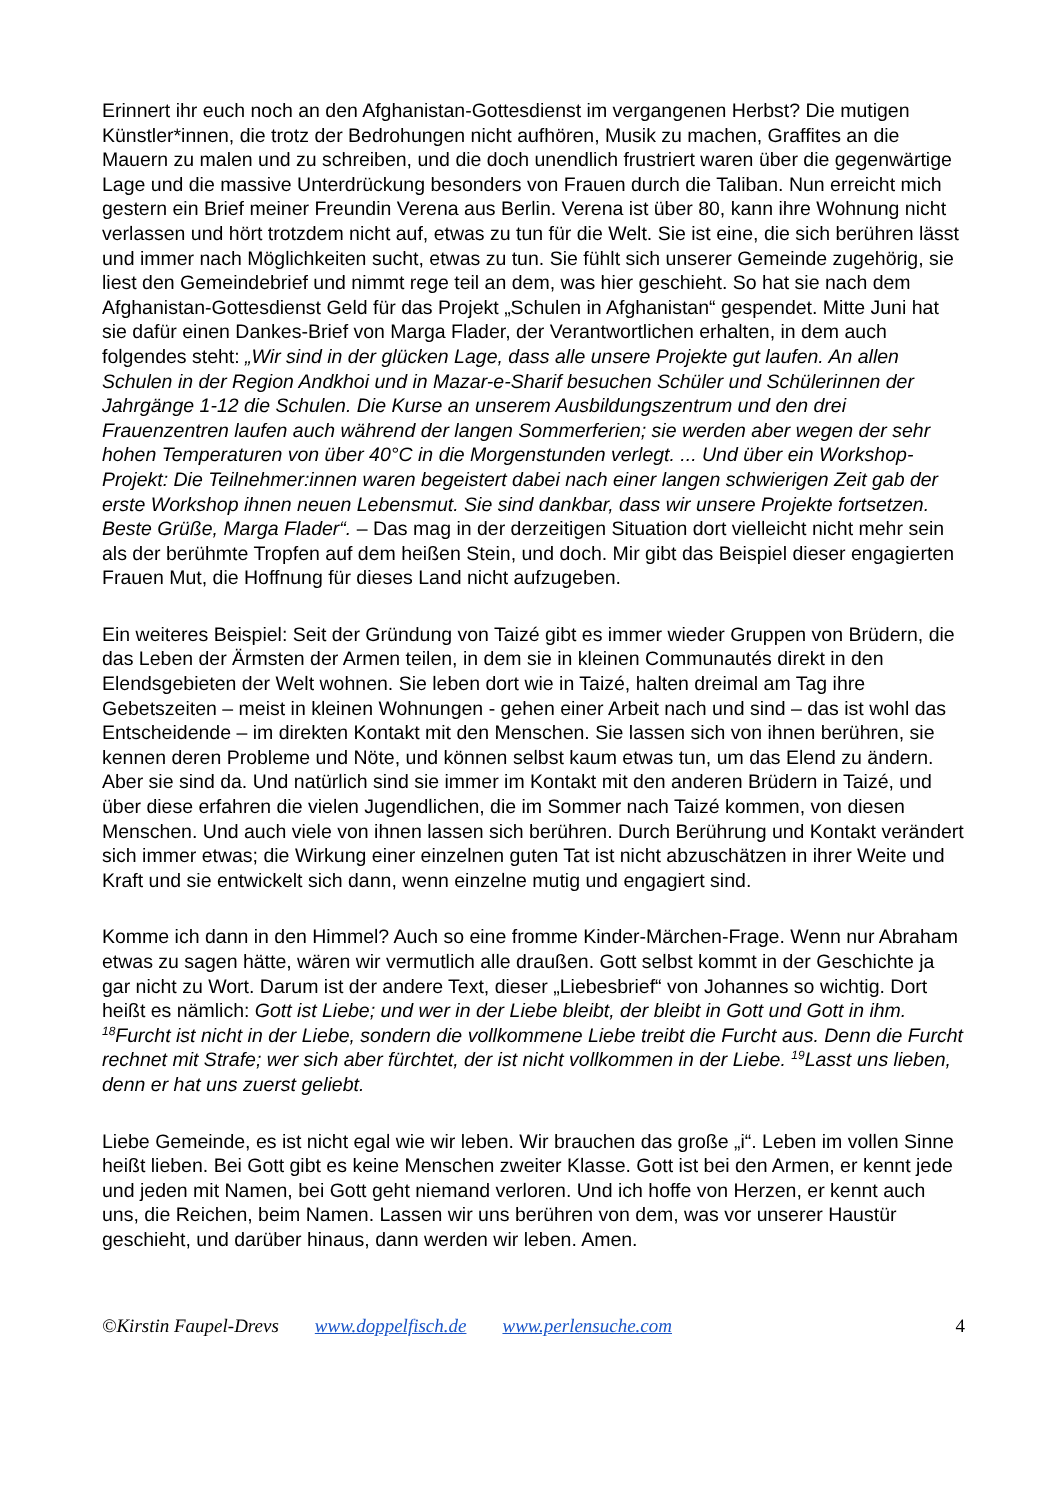Erinnert ihr euch noch an den Afghanistan-Gottesdienst im vergangenen Herbst? Die mutigen Künstler*innen, die trotz der Bedrohungen nicht aufhören, Musik zu machen, Graffites an die Mauern zu malen und zu schreiben, und die doch unendlich frustriert waren über die gegenwärtige Lage und die massive Unterdrückung besonders von Frauen durch die Taliban. Nun erreicht mich gestern ein Brief meiner Freundin Verena aus Berlin. Verena ist über 80, kann ihre Wohnung nicht verlassen und hört trotzdem nicht auf, etwas zu tun für die Welt. Sie ist eine, die sich berühren lässt und immer nach Möglichkeiten sucht, etwas zu tun. Sie fühlt sich unserer Gemeinde zugehörig, sie liest den Gemeindebrief und nimmt rege teil an dem, was hier geschieht. So hat sie nach dem Afghanistan-Gottesdienst Geld für das Projekt „Schulen in Afghanistan“ gespendet. Mitte Juni hat sie dafür einen Dankes-Brief von Marga Flader, der Verantwortlichen erhalten, in dem auch folgendes steht: „Wir sind in der glücken Lage, dass alle unsere Projekte gut laufen. An allen Schulen in der Region Andkhoi und in Mazar-e-Sharif besuchen Schüler und Schülerinnen der Jahrgänge 1-12 die Schulen. Die Kurse an unserem Ausbildungszentrum und den drei Frauenzentren laufen auch während der langen Sommerferien; sie werden aber wegen der sehr hohen Temperaturen von über 40°C in die Morgenstunden verlegt. ... Und über ein Workshop-Projekt: Die Teilnehmer:innen waren begeistert dabei nach einer langen schwierigen Zeit gab der erste Workshop ihnen neuen Lebensmut. Sie sind dankbar, dass wir unsere Projekte fortsetzen. Beste Grüße, Marga Flader“. – Das mag in der derzeitigen Situation dort vielleicht nicht mehr sein als der berühmte Tropfen auf dem heißen Stein, und doch. Mir gibt das Beispiel dieser engagierten Frauen Mut, die Hoffnung für dieses Land nicht aufzugeben.
Ein weiteres Beispiel: Seit der Gründung von Taizé gibt es immer wieder Gruppen von Brüdern, die das Leben der Ärmsten der Armen teilen, in dem sie in kleinen Communautés direkt in den Elendsgebieten der Welt wohnen. Sie leben dort wie in Taizé, halten dreimal am Tag ihre Gebetszeiten – meist in kleinen Wohnungen - gehen einer Arbeit nach und sind – das ist wohl das Entscheidende – im direkten Kontakt mit den Menschen. Sie lassen sich von ihnen berühren, sie kennen deren Probleme und Nöte, und können selbst kaum etwas tun, um das Elend zu ändern. Aber sie sind da. Und natürlich sind sie immer im Kontakt mit den anderen Brüdern in Taizé, und über diese erfahren die vielen Jugendlichen, die im Sommer nach Taizé kommen, von diesen Menschen. Und auch viele von ihnen lassen sich berühren. Durch Berührung und Kontakt verändert sich immer etwas; die Wirkung einer einzelnen guten Tat ist nicht abzuschätzen in ihrer Weite und Kraft und sie entwickelt sich dann, wenn einzelne mutig und engagiert sind.
Komme ich dann in den Himmel? Auch so eine fromme Kinder-Märchen-Frage. Wenn nur Abraham etwas zu sagen hätte, wären wir vermutlich alle draußen. Gott selbst kommt in der Geschichte ja gar nicht zu Wort. Darum ist der andere Text, dieser „Liebesbrief“ von Johannes so wichtig. Dort heißt es nämlich: Gott ist Liebe; und wer in der Liebe bleibt, der bleibt in Gott und Gott in ihm. <sup>18</sup>Furcht ist nicht in der Liebe, sondern die vollkommene Liebe treibt die Furcht aus. Denn die Furcht rechnet mit Strafe; wer sich aber fürchtet, der ist nicht vollkommen in der Liebe. <sup>19</sup>Lasst uns lieben, denn er hat uns zuerst geliebt.
Liebe Gemeinde, es ist nicht egal wie wir leben. Wir brauchen das große „i“. Leben im vollen Sinne heißt lieben. Bei Gott gibt es keine Menschen zweiter Klasse. Gott ist bei den Armen, er kennt jede und jeden mit Namen, bei Gott geht niemand verloren. Und ich hoffe von Herzen, er kennt auch uns, die Reichen, beim Namen. Lassen wir uns berühren von dem, was vor unserer Haustür geschieht, und darüber hinaus, dann werden wir leben. Amen.
©Kirstin Faupel-Drevs www.doppelfisch.de www.perlensuche.com 4